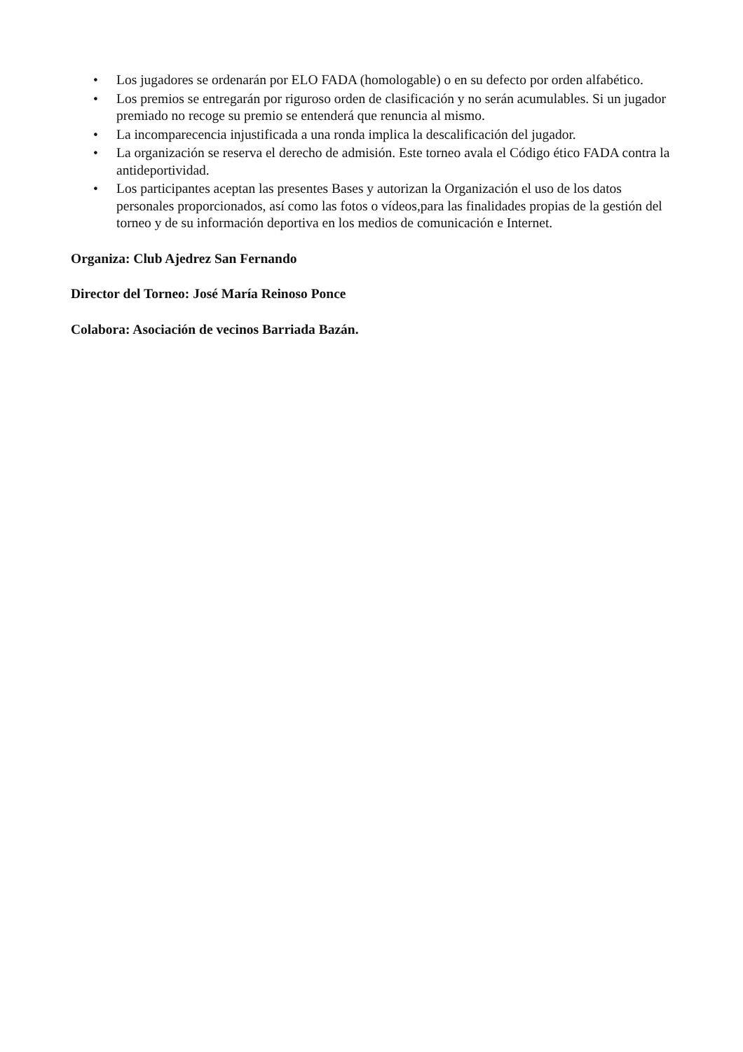• Los jugadores se ordenarán por ELO FADA (homologable) o en su defecto por orden alfabético.
• Los premios se entregarán por riguroso orden de clasificación y no serán acumulables. Si un jugador premiado no recoge su premio se entenderá que renuncia al mismo.
• La incomparecencia injustificada a una ronda implica la descalificación del jugador.
• La organización se reserva el derecho de admisión. Este torneo avala el Código ético FADA contra la antideportividad.
• Los participantes aceptan las presentes Bases y autorizan la Organización el uso de los datos personales proporcionados, así como las fotos o vídeos,para las finalidades propias de la gestión del torneo y de su información deportiva en los medios de comunicación e Internet.
Organiza: Club Ajedrez San Fernando
Director del Torneo: José María Reinoso Ponce
Colabora: Asociación de vecinos Barriada Bazán.